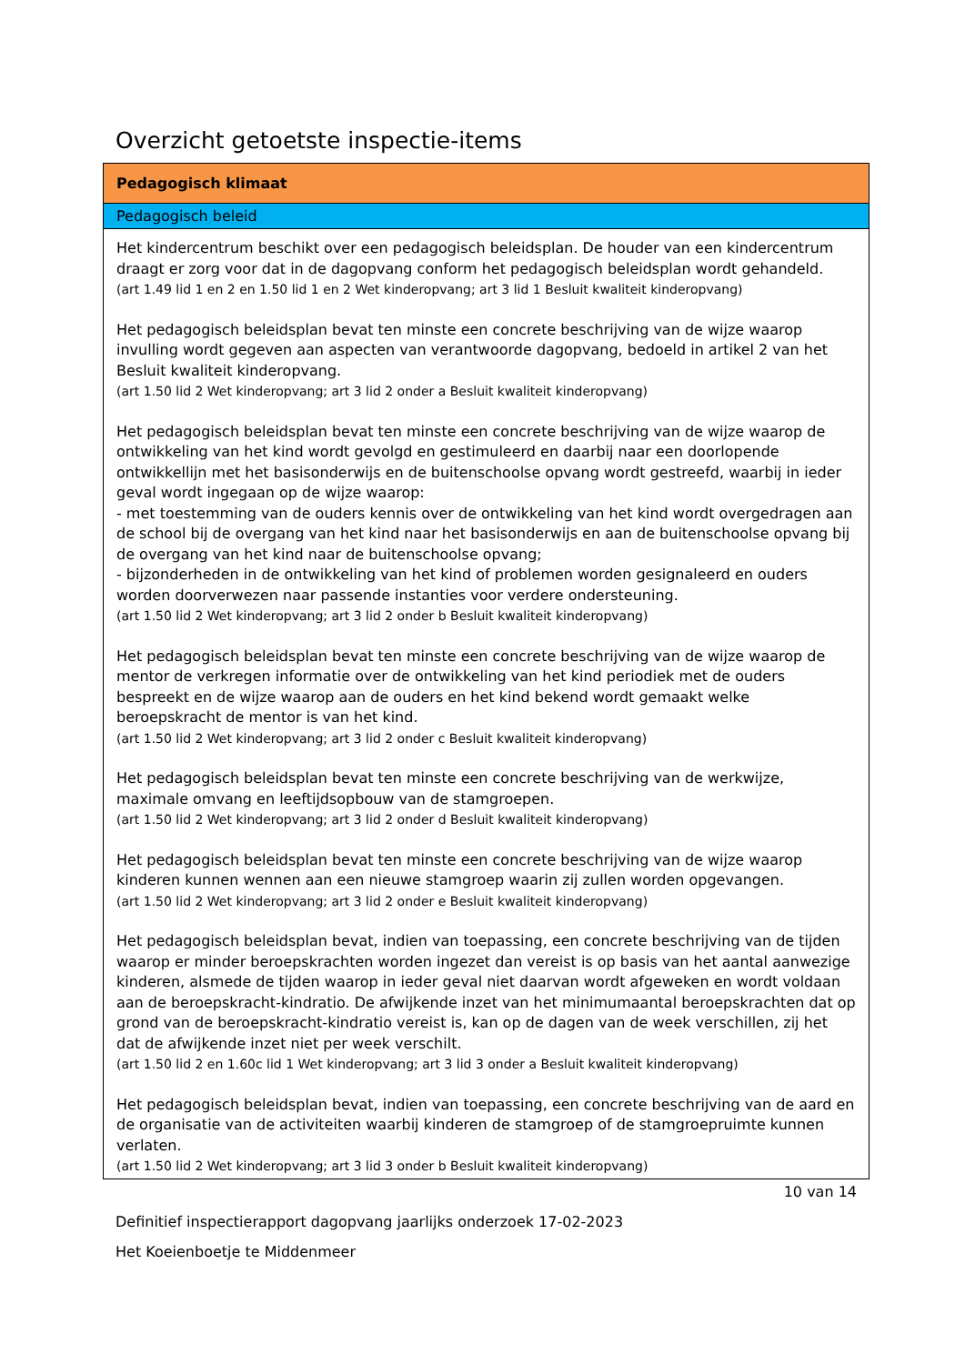Overzicht getoetste inspectie-items
| Pedagogisch klimaat |
| --- |
| Pedagogisch beleid |
| Het kindercentrum beschikt over een pedagogisch beleidsplan. De houder van een kindercentrum draagt er zorg voor dat in de dagopvang conform het pedagogisch beleidsplan wordt gehandeld. (art 1.49 lid 1 en 2 en 1.50 lid 1 en 2 Wet kinderopvang; art 3 lid 1 Besluit kwaliteit kinderopvang) Het pedagogisch beleidsplan bevat ten minste een concrete beschrijving van de wijze waarop invulling wordt gegeven aan aspecten van verantwoorde dagopvang, bedoeld in artikel 2 van het Besluit kwaliteit kinderopvang. (art 1.50 lid 2 Wet kinderopvang; art 3 lid 2 onder a Besluit kwaliteit kinderopvang) Het pedagogisch beleidsplan bevat ten minste een concrete beschrijving van de wijze waarop de ontwikkeling van het kind wordt gevolgd en gestimuleerd en daarbij naar een doorlopende ontwikkellijn met het basisonderwijs en de buitenschoolse opvang wordt gestreefd, waarbij in ieder geval wordt ingegaan op de wijze waarop: - met toestemming van de ouders kennis over de ontwikkeling van het kind wordt overgedragen aan de school bij de overgang van het kind naar het basisonderwijs en aan de buitenschoolse opvang bij de overgang van het kind naar de buitenschoolse opvang; - bijzonderheden in de ontwikkeling van het kind of problemen worden gesignaleerd en ouders worden doorverwezen naar passende instanties voor verdere ondersteuning. (art 1.50 lid 2 Wet kinderopvang; art 3 lid 2 onder b Besluit kwaliteit kinderopvang) Het pedagogisch beleidsplan bevat ten minste een concrete beschrijving van de wijze waarop de mentor de verkregen informatie over de ontwikkeling van het kind periodiek met de ouders bespreekt en de wijze waarop aan de ouders en het kind bekend wordt gemaakt welke beroepskracht de mentor is van het kind. (art 1.50 lid 2 Wet kinderopvang; art 3 lid 2 onder c Besluit kwaliteit kinderopvang) Het pedagogisch beleidsplan bevat ten minste een concrete beschrijving van de werkwijze, maximale omvang en leeftijdsopbouw van de stamgroepen. (art 1.50 lid 2 Wet kinderopvang; art 3 lid 2 onder d Besluit kwaliteit kinderopvang) Het pedagogisch beleidsplan bevat ten minste een concrete beschrijving van de wijze waarop kinderen kunnen wennen aan een nieuwe stamgroep waarin zij zullen worden opgevangen. (art 1.50 lid 2 Wet kinderopvang; art 3 lid 2 onder e Besluit kwaliteit kinderopvang) Het pedagogisch beleidsplan bevat, indien van toepassing, een concrete beschrijving van de tijden waarop er minder beroepskrachten worden ingezet dan vereist is op basis van het aantal aanwezige kinderen, alsmede de tijden waarop in ieder geval niet daarvan wordt afgeweken en wordt voldaan aan de beroepskracht-kindratio. De afwijkende inzet van het minimumaantal beroepskrachten dat op grond van de beroepskracht-kindratio vereist is, kan op de dagen van de week verschillen, zij het dat de afwijkende inzet niet per week verschilt. (art 1.50 lid 2 en 1.60c lid 1 Wet kinderopvang; art 3 lid 3 onder a Besluit kwaliteit kinderopvang) Het pedagogisch beleidsplan bevat, indien van toepassing, een concrete beschrijving van de aard en de organisatie van de activiteiten waarbij kinderen de stamgroep of de stamgroepruimte kunnen verlaten. (art 1.50 lid 2 Wet kinderopvang; art 3 lid 3 onder b Besluit kwaliteit kinderopvang) |
10 van 14
Definitief inspectierapport dagopvang jaarlijks onderzoek 17-02-2023
Het Koeienboetje te Middenmeer